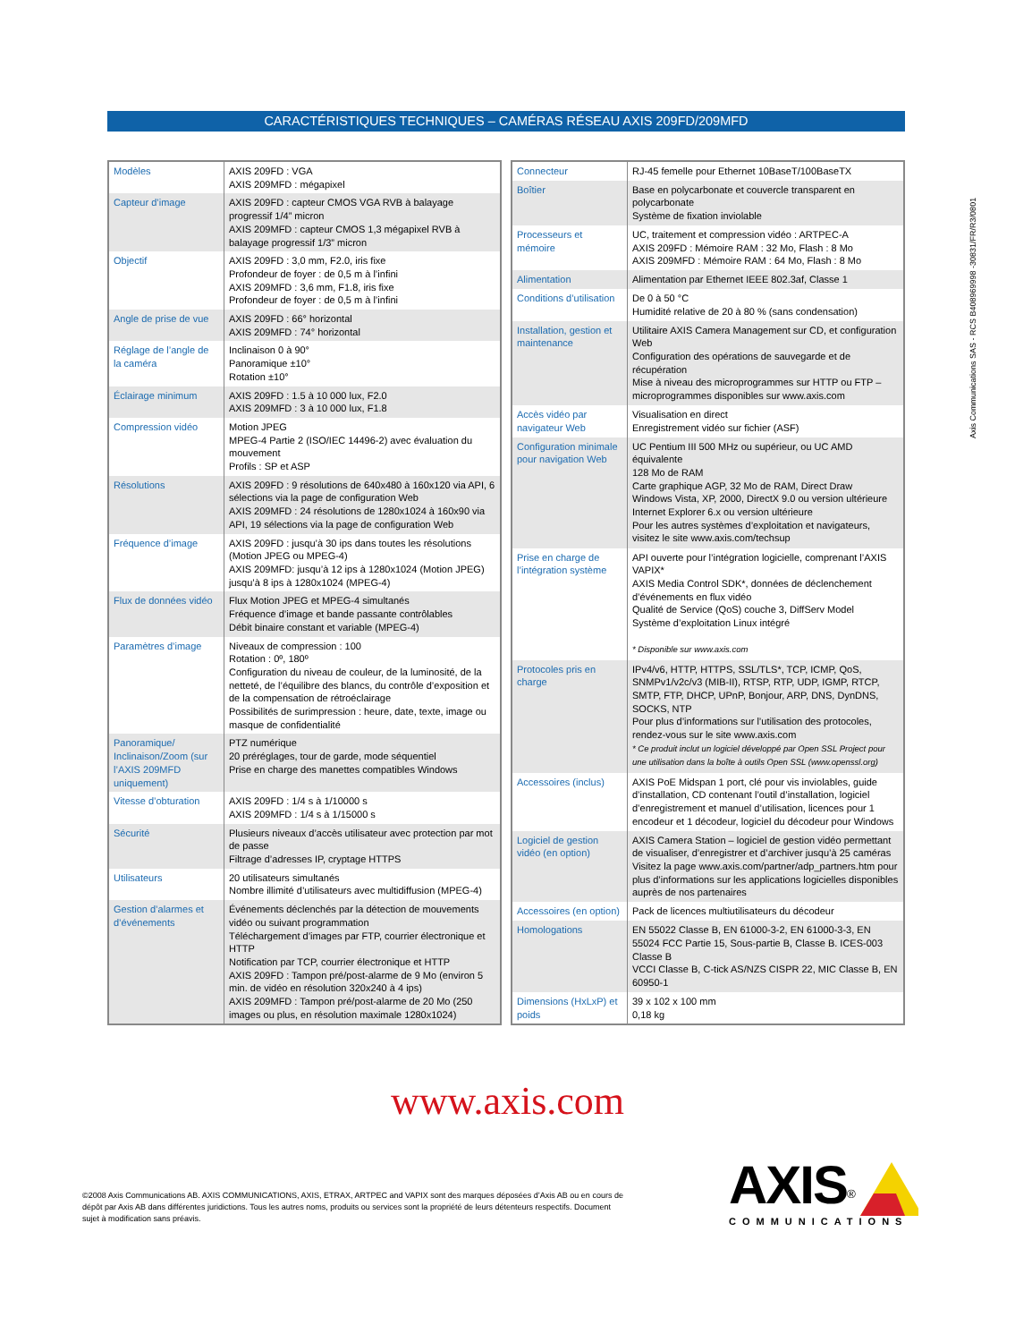CARACTÉRISTIQUES TECHNIQUES – CAMÉRAS RÉSEAU AXIS 209FD/209MFD
| Modèles | AXIS 209FD : VGA AXIS 209MFD : mégapixel |
| Capteur d’image | AXIS 209FD : capteur CMOS VGA RVB à balayage progressif 1/4” micron AXIS 209MFD : capteur CMOS 1,3 mégapixel RVB à balayage progressif 1/3” micron |
| Objectif | AXIS 209FD : 3,0 mm, F2.0, iris fixe Profondeur de foyer : de 0,5 m à l’infini AXIS 209MFD : 3,6 mm, F1.8, iris fixe Profondeur de foyer : de 0,5 m à l’infini |
| Angle de prise de vue | AXIS 209FD : 66° horizontal AXIS 209MFD : 74° horizontal |
| Réglage de l’angle de la caméra | Inclinaison 0 à 90° Panoramique ±10° Rotation ±10° |
| Éclairage minimum | AXIS 209FD : 1.5 à 10 000 lux, F2.0 AXIS 209MFD : 3 à 10 000 lux, F1.8 |
| Compression vidéo | Motion JPEG MPEG-4 Partie 2 (ISO/IEC 14496-2) avec évaluation du mouvement Profils : SP et ASP |
| Résolutions | AXIS 209FD : 9 résolutions de 640x480 à 160x120 via API, 6 sélections via la page de configuration Web AXIS 209MFD : 24 résolutions de 1280x1024 à 160x90 via API, 19 sélections via la page de configuration Web |
| Fréquence d’image | AXIS 209FD : jusqu’à 30 ips dans toutes les résolutions (Motion JPEG ou MPEG-4) AXIS 209MFD: jusqu’à 12 ips à 1280x1024 (Motion JPEG) jusqu’à 8 ips à 1280x1024 (MPEG-4) |
| Flux de données vidéo | Flux Motion JPEG et MPEG-4 simultanés Fréquence d’image et bande passante contrôlables Débit binaire constant et variable (MPEG-4) |
| Paramètres d’image | Niveaux de compression : 100 Rotation : 0º, 180º Configuration du niveau de couleur, de la luminosité, de la netteté, de l’équilibre des blancs, du contrôle d’exposition et de la compensation de rétroéclairage Possibilités de surimpression : heure, date, texte, image ou masque de confidentialité |
| Panoramique/ Inclinaison/Zoom (sur l’AXIS 209MFD uniquement) | PTZ numérique 20 préréglages, tour de garde, mode séquentiel Prise en charge des manettes compatibles Windows |
| Vitesse d’obturation | AXIS 209FD : 1/4 s à 1/10000 s AXIS 209MFD : 1/4 s à 1/15000 s |
| Sécurité | Plusieurs niveaux d’accès utilisateur avec protection par mot de passe Filtrage d’adresses IP, cryptage HTTPS |
| Utilisateurs | 20 utilisateurs simultanés Nombre illimité d’utilisateurs avec multidiffusion (MPEG-4) |
| Gestion d’alarmes et d’événements | Événements déclenchés par la détection de mouvements vidéo ou suivant programmation Téléchargement d’images par FTP, courrier électronique et HTTP Notification par TCP, courrier électronique et HTTP AXIS 209FD : Tampon pré/post-alarme de 9 Mo (environ 5 min. de vidéo en résolution 320x240 à 4 ips) AXIS 209MFD : Tampon pré/post-alarme de 20 Mo (250 images ou plus, en résolution maximale 1280x1024) |
| Connecteur | RJ-45 femelle pour Ethernet 10BaseT/100BaseTX |
| Boîtier | Base en polycarbonate et couvercle transparent en polycarbonate Système de fixation inviolable |
| Processeurs et mémoire | UC, traitement et compression vidéo : ARTPEC-A AXIS 209FD : Mémoire RAM : 32 Mo, Flash : 8 Mo AXIS 209MFD : Mémoire RAM : 64 Mo, Flash : 8 Mo |
| Alimentation | Alimentation par Ethernet IEEE 802.3af, Classe 1 |
| Conditions d’utilisation | De 0 à 50 °C Humidité relative de 20 à 80 % (sans condensation) |
| Installation, gestion et maintenance | Utilitaire AXIS Camera Management sur CD, et configuration Web Configuration des opérations de sauvegarde et de récupération Mise à niveau des microprogrammes sur HTTP ou FTP – microprogrammes disponibles sur www.axis.com |
| Accès vidéo par navigateur Web | Visualisation en direct Enregistrement vidéo sur fichier (ASF) |
| Configuration minimale pour navigation Web | UC Pentium III 500 MHz ou supérieur, ou UC AMD équivalente 128 Mo de RAM Carte graphique AGP, 32 Mo de RAM, Direct Draw Windows Vista, XP, 2000, DirectX 9.0 ou version ultérieure Internet Explorer 6.x ou version ultérieure Pour les autres systèmes d’exploitation et navigateurs, visitez le site www.axis.com/techsup |
| Prise en charge de l’intégration système | API ouverte pour l’intégration logicielle, comprenant l’AXIS VAPIX* AXIS Media Control SDK*, données de déclenchement d’événements en flux vidéo Qualité de Service (QoS) couche 3, DiffServ Model Système d’exploitation Linux intégré * Disponible sur www.axis.com |
| Protocoles pris en charge | IPv4/v6, HTTP, HTTPS, SSL/TLS*, TCP, ICMP, QoS, SNMPv1/v2c/v3 (MIB-II), RTSP, RTP, UDP, IGMP, RTCP, SMTP, FTP, DHCP, UPnP, Bonjour, ARP, DNS, DynDNS, SOCKS, NTP Pour plus d’informations sur l’utilisation des protocoles, rendez-vous sur le site www.axis.com * Ce produit inclut un logiciel développé par Open SSL Project pour une utilisation dans la boîte à outils Open SSL (www.openssl.org) |
| Accessoires (inclus) | AXIS PoE Midspan 1 port, clé pour vis inviolables, guide d’installation, CD contenant l’outil d’installation, logiciel d’enregistrement et manuel d’utilisation, licences pour 1 encodeur et 1 décodeur, logiciel du décodeur pour Windows |
| Logiciel de gestion vidéo (en option) | AXIS Camera Station – logiciel de gestion vidéo permettant de visualiser, d’enregistrer et d’archiver jusqu’à 25 caméras Visitez la page www.axis.com/partner/adp_partners.htm pour plus d’informations sur les applications logicielles disponibles auprès de nos partenaires |
| Accessoires (en option) | Pack de licences multiutilisateurs du décodeur |
| Homologations | EN 55022 Classe B, EN 61000-3-2, EN 61000-3-3, EN 55024 FCC Partie 15, Sous-partie B, Classe B. ICES-003 Classe B VCCI Classe B, C-tick AS/NZS CISPR 22, MIC Classe B, EN 60950-1 |
| Dimensions (HxLxP) et poids | 39 x 102 x 100 mm 0,18 kg |
Axis Communications SAS - RCS B408969998 -30831/FR/R3/0801
www.axis.com
©2008 Axis Communications AB. AXIS COMMUNICATIONS, AXIS, ETRAX, ARTPEC and VAPIX sont des marques déposées d’Axis AB ou en cours de dépôt par Axis AB dans différentes juridictions. Tous les autres noms, produits ou services sont la propriété de leurs détenteurs respectifs. Document sujet à modification sans préavis.
AXIS<sup>®</sup>
COMMUNICATIONS